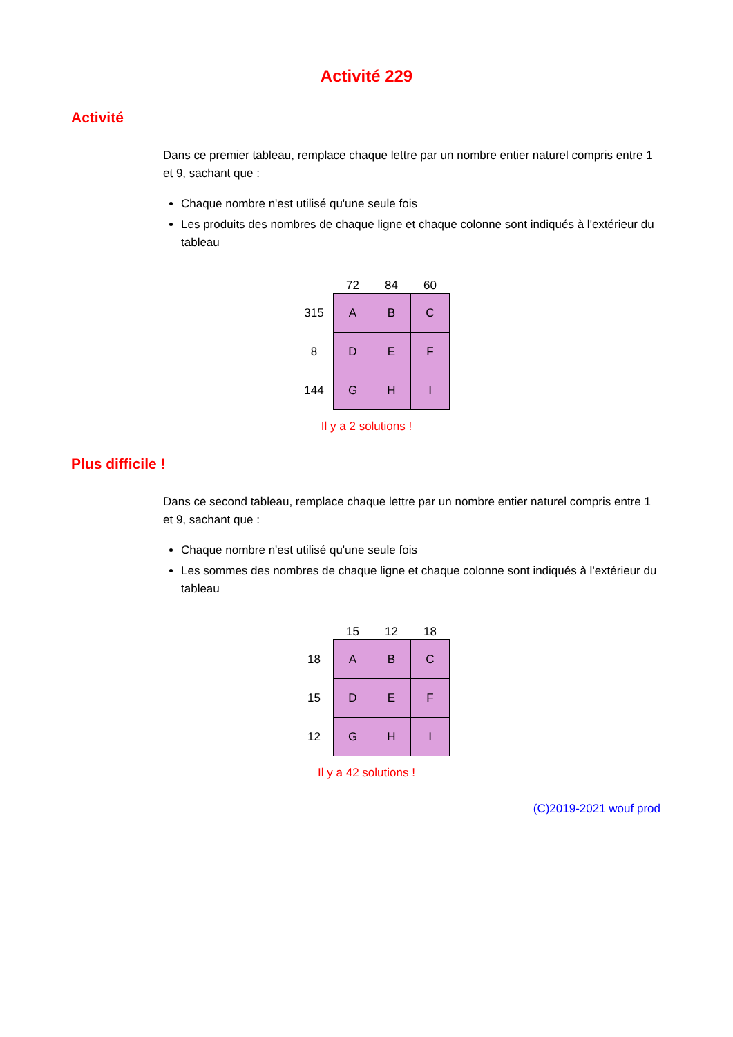Activité 229
Activité
Dans ce premier tableau, remplace chaque lettre par un nombre entier naturel compris entre 1 et 9, sachant que :
Chaque nombre n'est utilisé qu'une seule fois
Les produits des nombres de chaque ligne et chaque colonne sont indiqués à l'extérieur du tableau
| | 72 | 84 | 60 |
| 315 | A | B | C |
| 8 | D | E | F |
| 144 | G | H | I |
Il y a 2 solutions !
Plus difficile !
Dans ce second tableau, remplace chaque lettre par un nombre entier naturel compris entre 1 et 9, sachant que :
Chaque nombre n'est utilisé qu'une seule fois
Les sommes des nombres de chaque ligne et chaque colonne sont indiqués à l'extérieur du tableau
| | 15 | 12 | 18 |
| 18 | A | B | C |
| 15 | D | E | F |
| 12 | G | H | I |
Il y a 42 solutions !
(C)2019-2021 wouf prod